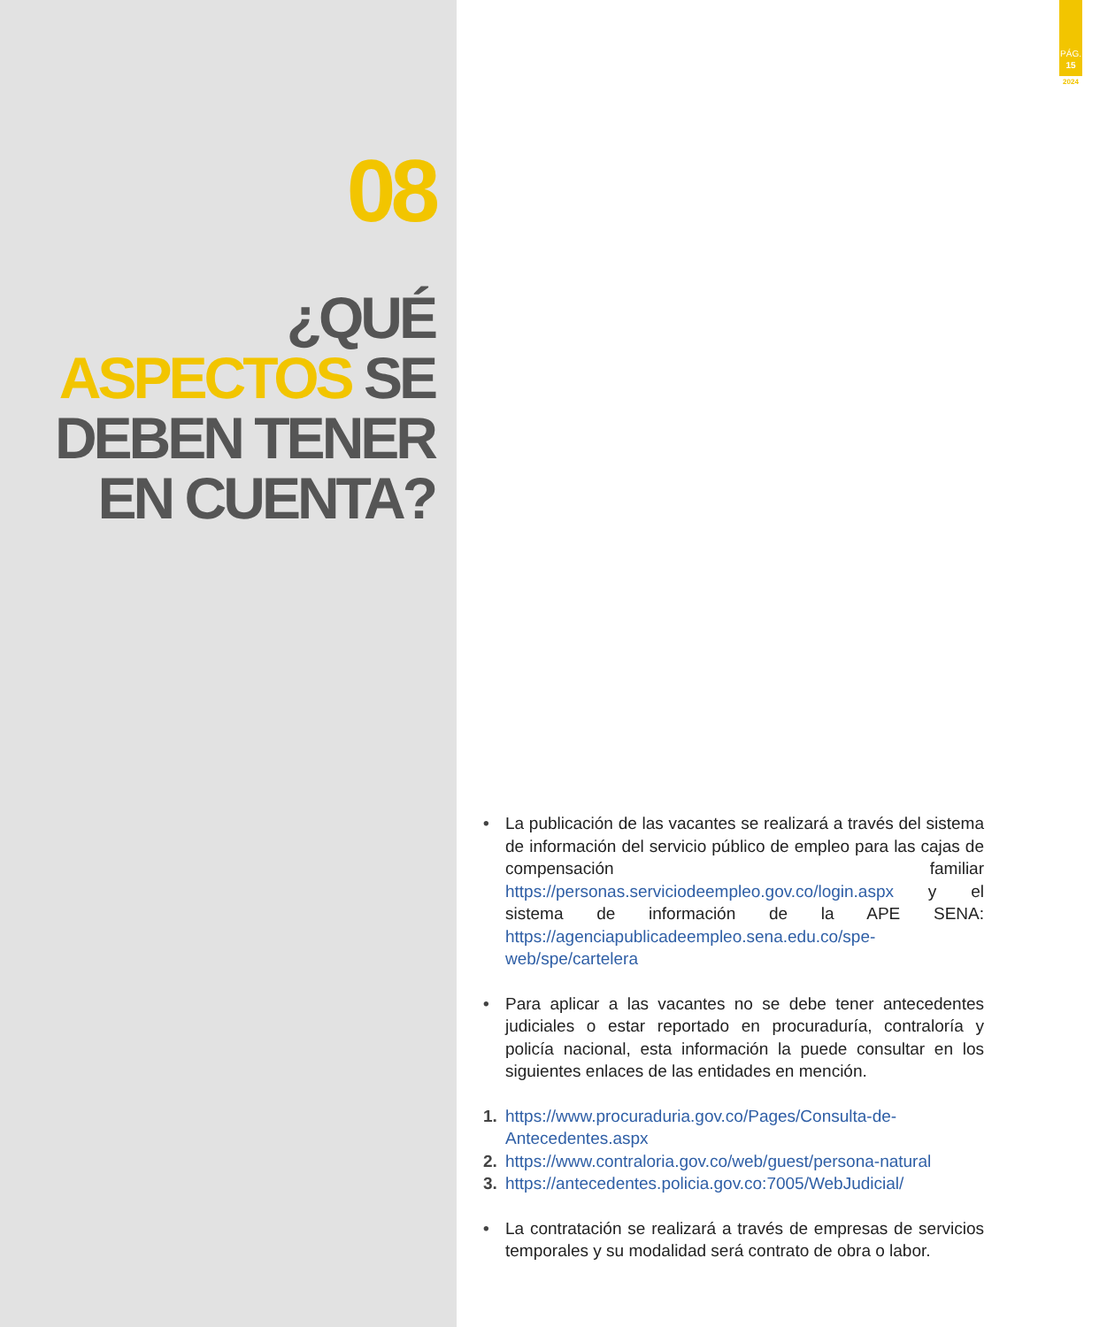08
¿QUÉ
ASPECTOS SE
DEBEN TENER
EN CUENTA?
PÁG.
15
2024
• La publicación de las vacantes se realizará a través del sistema de información del servicio público de empleo para las cajas de compensación familiar https://personas.serviciodeempleo.gov.co/login.aspx y el sistema de información de la APE SENA: https://agenciapublicadeempleo.sena.edu.co/spe-web/spe/cartelera
• Para aplicar a las vacantes no se debe tener antecedentes judiciales o estar reportado en procuraduría, contraloría y policía nacional, esta información la puede consultar en los siguientes enlaces de las entidades en mención.
1. https://www.procuraduria.gov.co/Pages/Consulta-de-Antecedentes.aspx
2. https://www.contraloria.gov.co/web/guest/persona-natural
3. https://antecedentes.policia.gov.co:7005/WebJudicial/
• La contratación se realizará a través de empresas de servicios temporales y su modalidad será contrato de obra o labor.